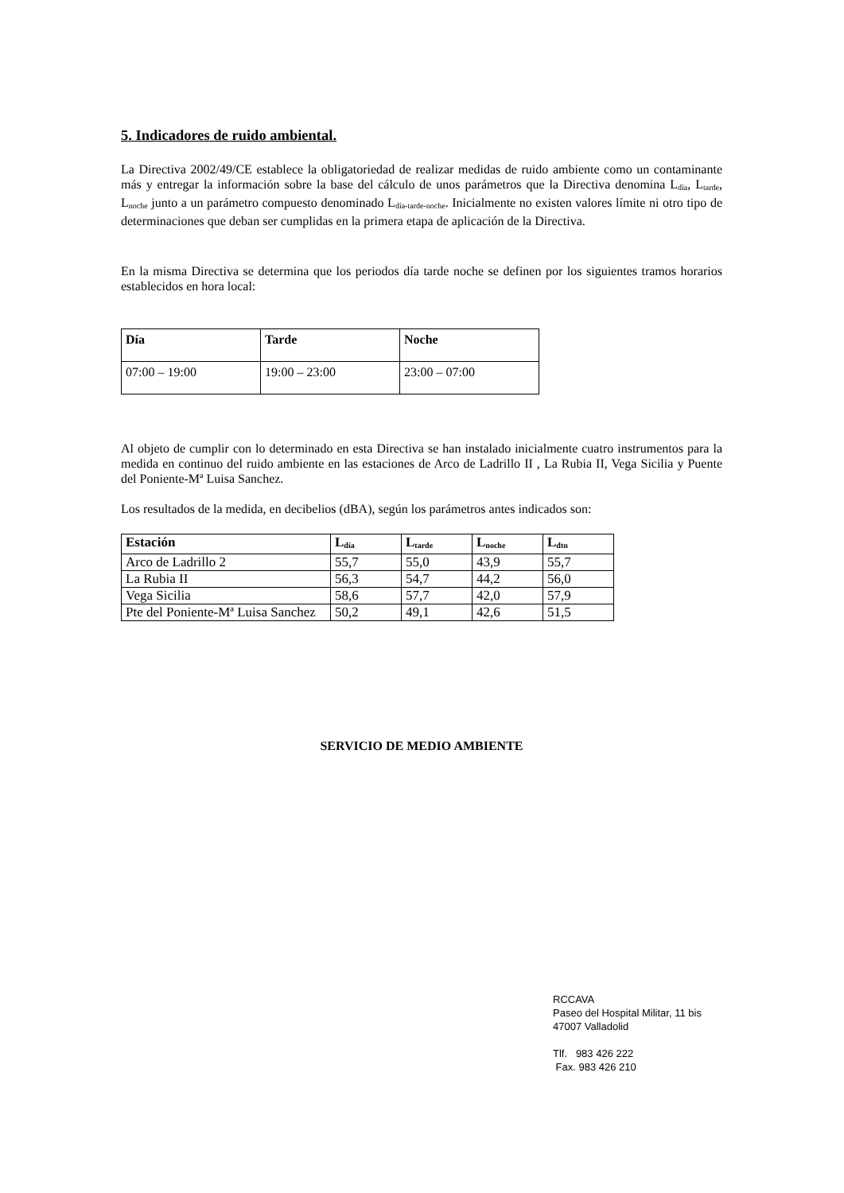5. Indicadores de ruido ambiental.
La Directiva 2002/49/CE establece la obligatoriedad de realizar medidas de ruido ambiente como un contaminante más y entregar la información sobre la base del cálculo de unos parámetros que la Directiva denomina L<sub>día</sub>, L<sub>tarde</sub>, L<sub>noche</sub> junto a un parámetro compuesto denominado L<sub>día-tarde-noche</sub>. Inicialmente no existen valores límite ni otro tipo de determinaciones que deban ser cumplidas en la primera etapa de aplicación de la Directiva.
En la misma Directiva se determina que los periodos día tarde noche se definen por los siguientes tramos horarios establecidos en hora local:
| Día | Tarde | Noche |
| --- | --- | --- |
| 07:00 – 19:00 | 19:00 – 23:00 | 23:00 – 07:00 |
Al objeto de cumplir con lo determinado en esta Directiva se han instalado inicialmente cuatro instrumentos para la medida en continuo del ruido ambiente en las estaciones de Arco de Ladrillo II , La Rubia II, Vega Sicilia y Puente del Poniente-Mª Luisa Sanchez.
Los resultados de la medida, en decibelios (dBA), según los parámetros antes indicados son:
| Estación | L<sub>día</sub> | L<sub>tarde</sub> | L<sub>noche</sub> | L<sub>dtn</sub> |
| --- | --- | --- | --- | --- |
| Arco de Ladrillo 2 | 55,7 | 55,0 | 43,9 | 55,7 |
| La Rubia II | 56,3 | 54,7 | 44,2 | 56,0 |
| Vega Sicilia | 58,6 | 57,7 | 42,0 | 57,9 |
| Pte del Poniente-Mª Luisa Sanchez | 50,2 | 49,1 | 42,6 | 51,5 |
SERVICIO DE MEDIO AMBIENTE
RCCAVA
Paseo del Hospital Militar, 11 bis
47007 Valladolid
Tlf. 983 426 222
Fax. 983 426 210